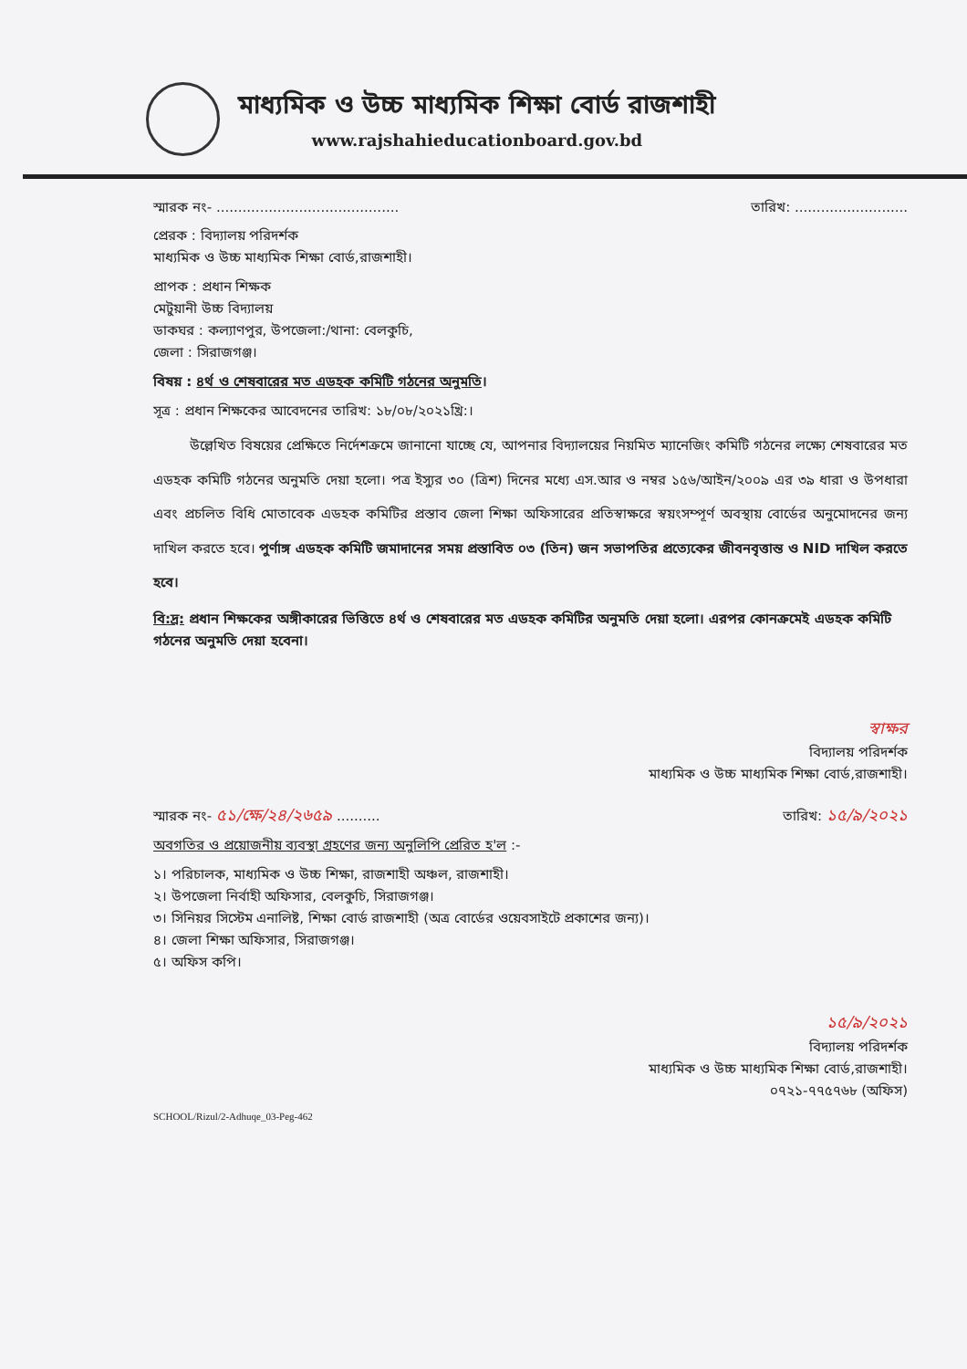মাধ্যমিক ও উচ্চ মাধ্যমিক শিক্ষা বোর্ড রাজশাহী
www.rajshahieducationboard.gov.bd
স্মারক নং- .......................................... তারিখ: ..........................
প্রেরক : বিদ্যালয় পরিদর্শক
মাধ্যমিক ও উচ্চ মাধ্যমিক শিক্ষা বোর্ড,রাজশাহী।
প্রাপক : প্রধান শিক্ষক
মেটুয়ানী উচ্চ বিদ্যালয়
ডাকঘর : কল্যাণপুর, উপজেলা:/থানা: বেলকুচি,
জেলা : সিরাজগঞ্জ।
বিষয় : ৪র্থ ও শেষবারের মত এডহক কমিটি গঠনের অনুমতি।
সূত্র : প্রধান শিক্ষকের আবেদনের তারিখ: ১৮/০৮/২০২১খ্রি:।
উল্লেখিত বিষয়ের প্রেক্ষিতে নির্দেশক্রমে জানানো যাচ্ছে যে, আপনার বিদ্যালয়ের নিয়মিত ম্যানেজিং কমিটি গঠনের লক্ষ্যে শেষবারের মত এডহক কমিটি গঠনের অনুমতি দেয়া হলো। পত্র ইস্যুর ৩০ (ত্রিশ) দিনের মধ্যে এস.আর ও নম্বর ১৫৬/আইন/২০০৯ এর ৩৯ ধারা ও উপধারা এবং প্রচলিত বিধি মোতাবেক এডহক কমিটির প্রস্তাব জেলা শিক্ষা অফিসারের প্রতিস্বাক্ষরে স্বয়ংসম্পূর্ণ অবস্থায় বোর্ডের অনুমোদনের জন্য দাখিল করতে হবে। পুর্ণাঙ্গ এডহক কমিটি জমাদানের সময় প্রস্তাবিত ০৩ (তিন) জন সভাপতির প্রত্যেকের জীবনবৃত্তান্ত ও NID দাখিল করতে হবে।
বি:দ্র: প্রধান শিক্ষকের অঙ্গীকারের ভিত্তিতে ৪র্থ ও শেষবারের মত এডহক কমিটির অনুমতি দেয়া হলো। এরপর কোনক্রমেই এডহক কমিটি গঠনের অনুমতি দেয়া হবেনা।
স্বাক্ষর
বিদ্যালয় পরিদর্শক
মাধ্যমিক ও উচ্চ মাধ্যমিক শিক্ষা বোর্ড,রাজশাহী।
স্মারক নং- ৫১/ক্ষে/২৪/২৬৫৯ .......... তারিখ: ১৫/৯/২০২১
অবগতির ও প্রয়োজনীয় ব্যবস্থা গ্রহণের জন্য অনুলিপি প্রেরিত হ'ল :-
১। পরিচালক, মাধ্যমিক ও উচ্চ শিক্ষা, রাজশাহী অঞ্চল, রাজশাহী।
২। উপজেলা নির্বাহী অফিসার, বেলকুচি, সিরাজগঞ্জ।
৩। সিনিয়র সিস্টেম এনালিষ্ট, শিক্ষা বোর্ড রাজশাহী (অত্র বোর্ডের ওয়েবসাইটে প্রকাশের জন্য)।
৪। জেলা শিক্ষা অফিসার, সিরাজগঞ্জ।
৫। অফিস কপি।
১৫/৯/২০২১
বিদ্যালয় পরিদর্শক
মাধ্যমিক ও উচ্চ মাধ্যমিক শিক্ষা বোর্ড,রাজশাহী।
০৭২১-৭৭৫৭৬৮ (অফিস)
SCHOOL/Rizul/2-Adhuqe_03-Peg-462